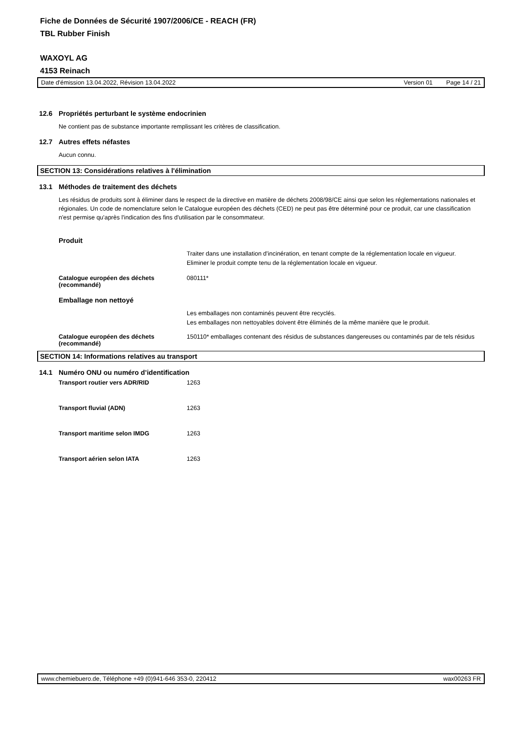Fiche de Données de Sécurité 1907/2006/CE - REACH (FR)
TBL Rubber Finish
WAXOYL AG
4153 Reinach
Date d'émission 13.04.2022, Révision 13.04.2022 Version 01 Page 14 / 21
12.6 Propriétés perturbant le système endocrinien
Ne contient pas de substance importante remplissant les critères de classification.
12.7 Autres effets néfastes
Aucun connu.
SECTION 13: Considérations relatives à l'élimination
13.1 Méthodes de traitement des déchets
Les résidus de produits sont à éliminer dans le respect de la directive en matière de déchets 2008/98/CE ainsi que selon les réglementations nationales et régionales. Un code de nomenclature selon le Catalogue européen des déchets (CED) ne peut pas être déterminé pour ce produit, car une classification n'est permise qu'après l'indication des fins d'utilisation par le consommateur.
Produit
| | Traiter dans une installation d'incinération, en tenant compte de la réglementation locale en vigueur. Eliminer le produit compte tenu de la réglementation locale en vigueur. |
| Catalogue européen des déchets (recommandé) | 080111* |
Emballage non nettoyé
| | Les emballages non contaminés peuvent être recyclés. Les emballages non nettoyables doivent être éliminés de la même manière que le produit. |
| Catalogue européen des déchets (recommandé) | 150110* emballages contenant des résidus de substances dangereuses ou contaminés par de tels résidus |
SECTION 14: Informations relatives au transport
14.1 Numéro ONU ou numéro d’identification
| Transport routier vers ADR/RID | 1263 |
| Transport fluvial (ADN) | 1263 |
| Transport maritime selon IMDG | 1263 |
| Transport aérien selon IATA | 1263 |
www.chemiebuero.de, Téléphone +49 (0)941-646 353-0, 220412 wax00263 FR